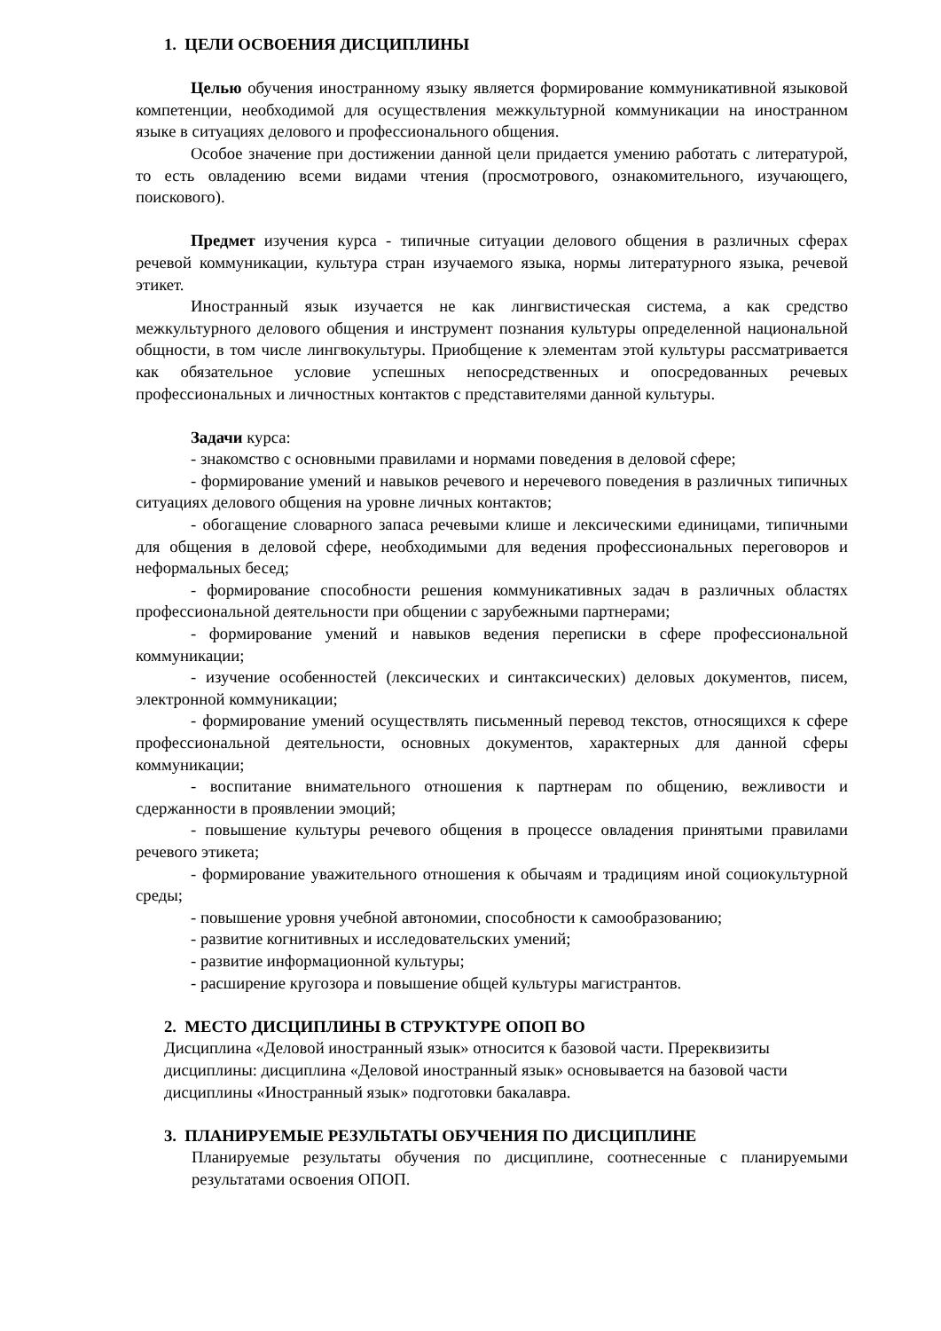1. ЦЕЛИ ОСВОЕНИЯ ДИСЦИПЛИНЫ
Целью обучения иностранному языку является формирование коммуникативной языковой компетенции, необходимой для осуществления межкультурной коммуникации на иностранном языке в ситуациях делового и профессионального общения.
Особое значение при достижении данной цели придается умению работать с литературой, то есть овладению всеми видами чтения (просмотрового, ознакомительного, изучающего, поискового).
Предмет изучения курса - типичные ситуации делового общения в различных сферах речевой коммуникации, культура стран изучаемого языка, нормы литературного языка, речевой этикет.
Иностранный язык изучается не как лингвистическая система, а как средство межкультурного делового общения и инструмент познания культуры определенной национальной общности, в том числе лингвокультуры. Приобщение к элементам этой культуры рассматривается как обязательное условие успешных непосредственных и опосредованных речевых профессиональных и личностных контактов с представителями данной культуры.
Задачи курса:
- знакомство с основными правилами и нормами поведения в деловой сфере;
- формирование умений и навыков речевого и неречевого поведения в различных типичных ситуациях делового общения на уровне личных контактов;
- обогащение словарного запаса речевыми клише и лексическими единицами, типичными для общения в деловой сфере, необходимыми для ведения профессиональных переговоров и неформальных бесед;
- формирование способности решения коммуникативных задач в различных областях профессиональной деятельности при общении с зарубежными партнерами;
- формирование умений и навыков ведения переписки в сфере профессиональной коммуникации;
- изучение особенностей (лексических и синтаксических) деловых документов, писем, электронной коммуникации;
- формирование умений осуществлять письменный перевод текстов, относящихся к сфере профессиональной деятельности, основных документов, характерных для данной сферы коммуникации;
- воспитание внимательного отношения к партнерам по общению, вежливости и сдержанности в проявлении эмоций;
- повышение культуры речевого общения в процессе овладения принятыми правилами речевого этикета;
- формирование уважительного отношения к обычаям и традициям иной социокультурной среды;
- повышение уровня учебной автономии, способности к самообразованию;
- развитие когнитивных и исследовательских умений;
- развитие информационной культуры;
- расширение кругозора и повышение общей культуры магистрантов.
2. МЕСТО ДИСЦИПЛИНЫ В СТРУКТУРЕ ОПОП ВО
Дисциплина «Деловой иностранный язык» относится к базовой части. Пререквизиты дисциплины: дисциплина «Деловой иностранный язык» основывается на базовой части дисциплины «Иностранный язык» подготовки бакалавра.
3. ПЛАНИРУЕМЫЕ РЕЗУЛЬТАТЫ ОБУЧЕНИЯ ПО ДИСЦИПЛИНЕ
Планируемые результаты обучения по дисциплине, соотнесенные с планируемыми результатами освоения ОПОП.